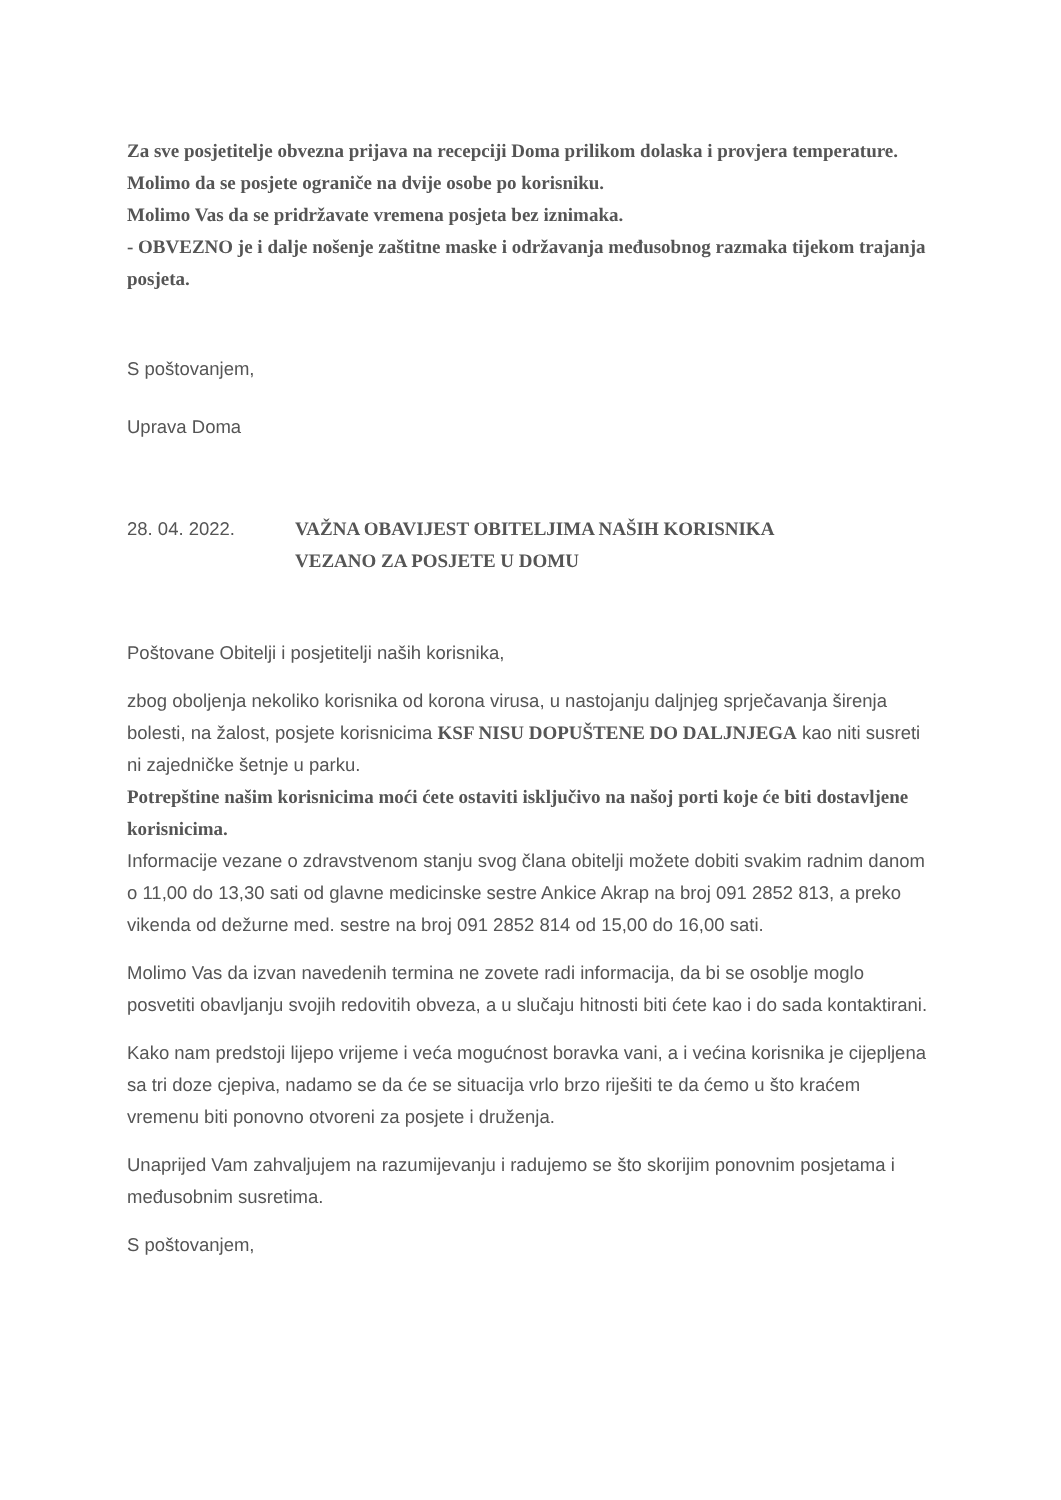Za sve posjetitelje obvezna prijava na recepciji Doma prilikom dolaska i provjera temperature.
Molimo da se posjete ograniče na dvije osobe po korisniku.
Molimo Vas da se pridržavate vremena posjeta bez iznimaka.
- OBVEZNO je i dalje nošenje zaštitne maske i održavanja međusobnog razmaka tijekom trajanja posjeta.
S poštovanjem,
Uprava Doma
28. 04. 2022. VAŽNA OBAVIJEST OBITELJIMA NAŠIH KORISNIKA
VEZANO ZA POSJETE U DOMU
Poštovane Obitelji i posjetitelji naših korisnika,
zbog oboljenja nekoliko korisnika od korona virusa, u nastojanju daljnjeg sprječavanja širenja bolesti, na žalost, posjete korisnicima KSF NISU DOPUŠTENE DO DALJNJEGA kao niti susreti ni zajedničke šetnje u parku.
Potrepštine našim korisnicima moći ćete ostaviti isključivo na našoj porti koje će biti dostavljene korisnicima.
Informacije vezane o zdravstvenom stanju svog člana obitelji možete dobiti svakim radnim danom o 11,00 do 13,30 sati od glavne medicinske sestre Ankice Akrap na broj 091 2852 813, a preko vikenda od dežurne med. sestre na broj 091 2852 814 od 15,00 do 16,00 sati.
Molimo Vas da izvan navedenih termina ne zovete radi informacija, da bi se osoblje moglo posvetiti obavljanju svojih redovitih obveza, a u slučaju hitnosti biti ćete kao i do sada kontaktirani.
Kako nam predstoji lijepo vrijeme i veća mogućnost boravka vani, a i većina korisnika je cijepljena sa tri doze cjepiva, nadamo se da će se situacija vrlo brzo riješiti te da ćemo u što kraćem vremenu biti ponovno otvoreni za posjete i druženja.
Unaprijed Vam zahvaljujem na razumijevanju i radujemo se što skorijim ponovnim posjetama i međusobnim susretima.
S poštovanjem,